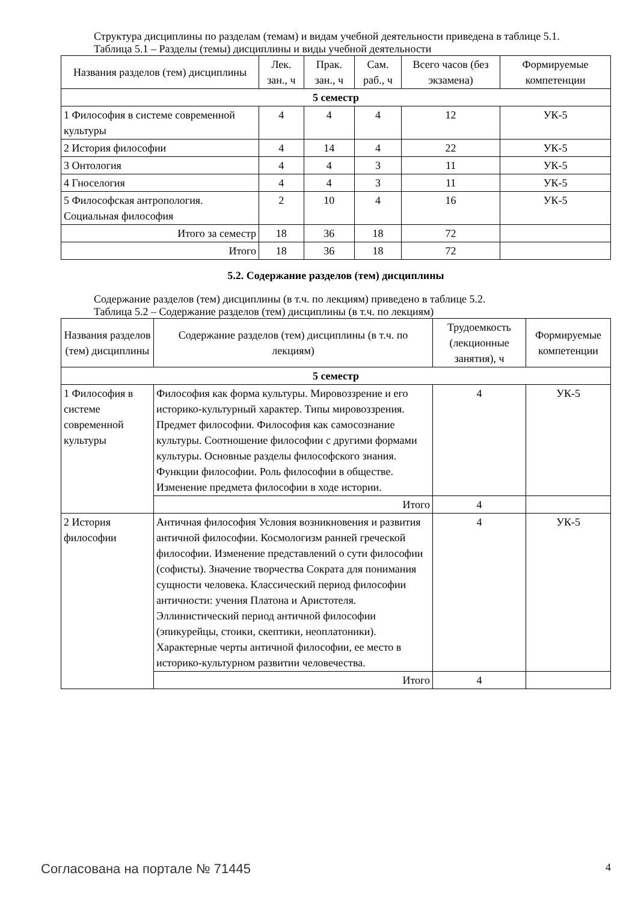Структура дисциплины по разделам (темам) и видам учебной деятельности приведена в таблице 5.1.
Таблица 5.1 – Разделы (темы) дисциплины и виды учебной деятельности
| Названия разделов (тем) дисциплины | Лек. зан., ч | Прак. зан., ч | Сам. раб., ч | Всего часов (без экзамена) | Формируемые компетенции |
| --- | --- | --- | --- | --- | --- |
| 5 семестр | | | | | |
| 1 Философия в системе современной культуры | 4 | 4 | 4 | 12 | УК-5 |
| 2 История философии | 4 | 14 | 4 | 22 | УК-5 |
| 3 Онтология | 4 | 4 | 3 | 11 | УК-5 |
| 4 Гноселогия | 4 | 4 | 3 | 11 | УК-5 |
| 5 Философская антропология. Социальная философия | 2 | 10 | 4 | 16 | УК-5 |
| Итого за семестр | 18 | 36 | 18 | 72 | |
| Итого | 18 | 36 | 18 | 72 | |
5.2. Содержание разделов (тем) дисциплины
Содержание разделов (тем) дисциплины (в т.ч. по лекциям) приведено в таблице 5.2.
Таблица 5.2 – Содержание разделов (тем) дисциплины (в т.ч. по лекциям)
| Названия разделов (тем) дисциплины | Содержание разделов (тем) дисциплины (в т.ч. по лекциям) | Трудоемкость (лекционные занятия), ч | Формируемые компетенции |
| --- | --- | --- | --- |
| 5 семестр | | | |
| 1 Философия в системе современной культуры | Философия как форма культуры. Мировоззрение и его историко-культурный характер. Типы мировоззрения. Предмет философии. Философия как самосознание культуры. Соотношение философии с другими формами культуры. Основные разделы философского знания. Функции философии. Роль философии в обществе. Изменение предмета философии в ходе истории. | 4 | УК-5 |
| | Итого | 4 | |
| 2 История философии | Античная философия Условия возникновения и развития античной философии. Космологизм ранней греческой философии. Изменение представлений о сути философии (софисты). Значение творчества Сократа для понимания сущности человека. Классический период философии античности: учения Платона и Аристотеля. Эллинистический период античной философии (эпикурейцы, стоики, скептики, неоплатоники). Характерные черты античной философии, ее место в историко-культурном развитии человечества. | 4 | УК-5 |
| | Итого | 4 | |
Согласована на портале № 71445 4